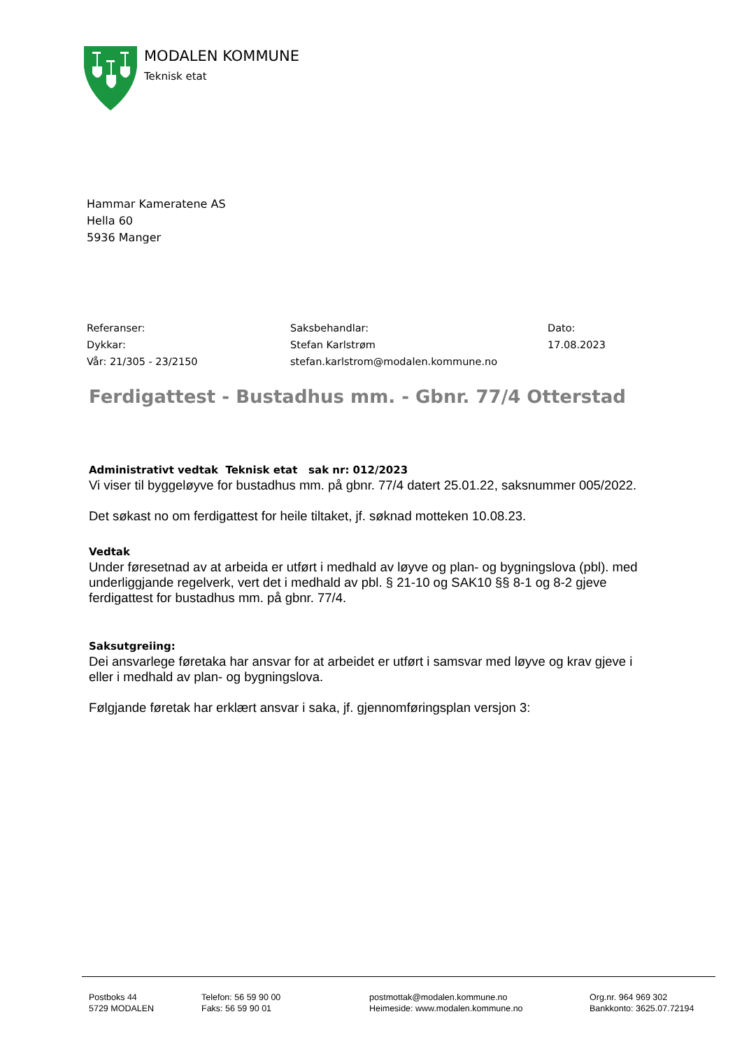MODALEN KOMMUNE
Teknisk etat
Hammar Kameratene AS
Hella 60
5936 Manger
Referanser:
Dykkar:
Vår: 21/305 - 23/2150
Saksbehandlar:
Stefan Karlstrøm
stefan.karlstrom@modalen.kommune.no
Dato:
17.08.2023
Ferdigattest - Bustadhus mm. - Gbnr. 77/4 Otterstad
Administrativt vedtak Teknisk etat sak nr: 012/2023
Vi viser til byggeløyve for bustadhus mm. på gbnr. 77/4 datert 25.01.22, saksnummer 005/2022.
Det søkast no om ferdigattest for heile tiltaket, jf. søknad motteken 10.08.23.
Vedtak
Under føresetnad av at arbeida er utført i medhald av løyve og plan- og bygningslova (pbl). med underliggjande regelverk, vert det i medhald av pbl. § 21-10 og SAK10 §§ 8-1 og 8-2 gjeve ferdigattest for bustadhus mm. på gbnr. 77/4.
Saksutgreiing:
Dei ansvarlege føretaka har ansvar for at arbeidet er utført i samsvar med løyve og krav gjeve i eller i medhald av plan- og bygningslova.
Følgjande føretak har erklært ansvar i saka, jf. gjennomføringsplan versjon 3:
Postboks 44
5729 MODALEN
Telefon: 56 59 90 00
Faks: 56 59 90 01
postmottak@modalen.kommune.no
Heimeside: www.modalen.kommune.no
Org.nr. 964 969 302
Bankkonto: 3625.07.72194